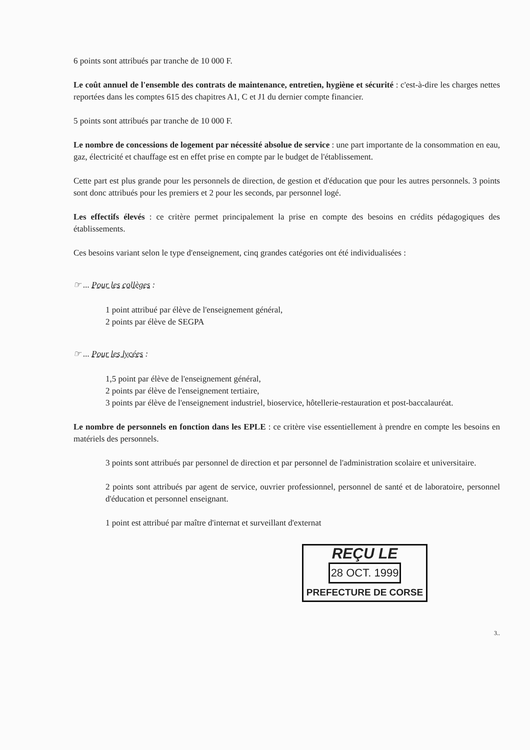6 points sont attribués par tranche de 10 000 F.
Le coût annuel de l'ensemble des contrats de maintenance, entretien, hygiène et sécurité : c'est-à-dire les charges nettes reportées dans les comptes 615 des chapitres A1, C et J1 du dernier compte financier.
5 points sont attribués par tranche de 10 000 F.
Le nombre de concessions de logement par nécessité absolue de service : une part importante de la consommation en eau, gaz, électricité et chauffage est en effet prise en compte par le budget de l'établissement.
Cette part est plus grande pour les personnels de direction, de gestion et d'éducation que pour les autres personnels. 3 points sont donc attribués pour les premiers et 2 pour les seconds, par personnel logé.
Les effectifs élevés : ce critère permet principalement la prise en compte des besoins en crédits pédagogiques des établissements.
Ces besoins variant selon le type d'enseignement, cinq grandes catégories ont été individualisées :
☞ ... Pour les collèges :
1 point attribué par élève de l'enseignement général,
2 points par élève de SEGPA
☞ ... Pour les lycées :
1,5 point par élève de l'enseignement général,
2 points par élève de l'enseignement tertiaire,
3 points par élève de l'enseignement industriel, bioservice, hôtellerie-restauration et post-baccalauréat.
Le nombre de personnels en fonction dans les EPLE : ce critère vise essentiellement à prendre en compte les besoins en matériels des personnels.
3 points sont attribués par personnel de direction et par personnel de l'administration scolaire et universitaire.
2 points sont attribués par agent de service, ouvrier professionnel, personnel de santé et de laboratoire, personnel d'éducation et personnel enseignant.
1 point est attribué par maître d'internat et surveillant d'externat
REÇU LE
28 OCT. 1999
PREFECTURE DE CORSE
3..